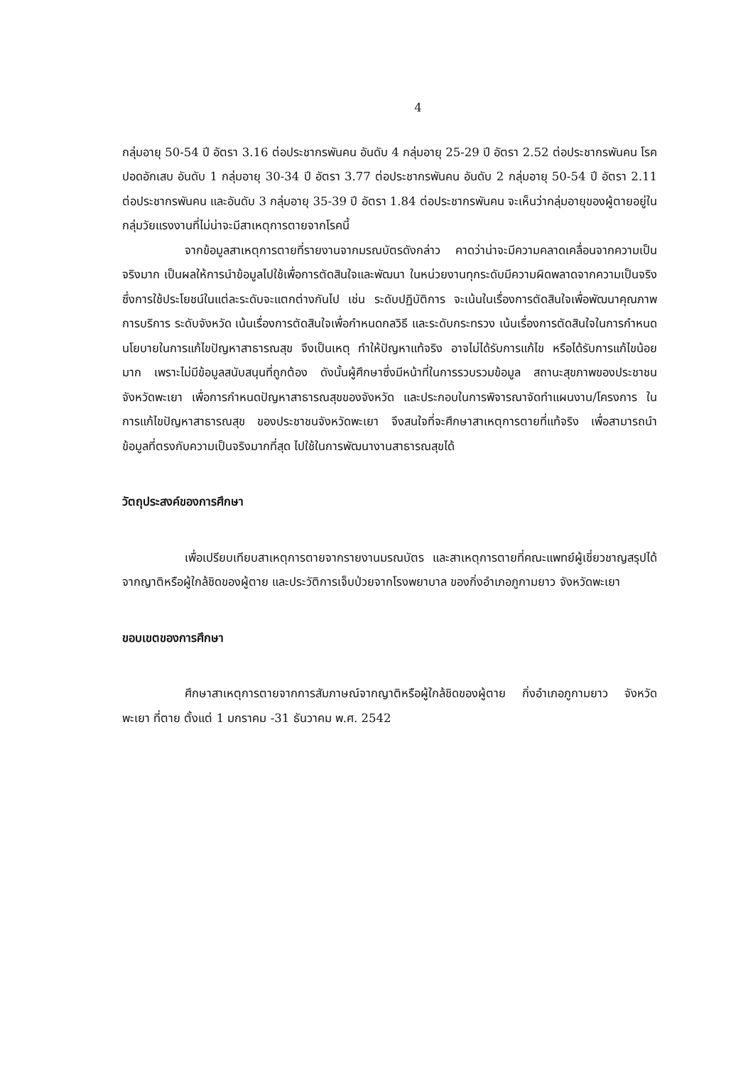4
กลุ่มอายุ 50-54 ปี อัตรา 3.16 ต่อประชากรพันคน อันดับ 4 กลุ่มอายุ 25-29 ปี อัตรา 2.52 ต่อประชากรพันคน โรคปอดอักเสบ อันดับ 1 กลุ่มอายุ 30-34 ปี อัตรา 3.77 ต่อประชากรพันคน อันดับ 2 กลุ่มอายุ 50-54 ปี อัตรา 2.11 ต่อประชากรพันคน และอันดับ 3 กลุ่มอายุ 35-39 ปี อัตรา 1.84 ต่อประชากรพันคน จะเห็นว่ากลุ่มอายุของผู้ตายอยู่ในกลุ่มวัยแรงงานที่ไม่น่าจะมีสาเหตุการตายจากโรคนี้
จากข้อมูลสาเหตุการตายที่รายงานจากมรณบัตรดังกล่าว คาดว่าน่าจะมีความคลาดเคลื่อนจากความเป็นจริงมาก เป็นผลให้การนำข้อมูลไปใช้เพื่อการตัดสินใจและพัฒนา ในหน่วยงานทุกระดับมีความผิดพลาดจากความเป็นจริง ซึ่งการใช้ประโยชน์ในแต่ละระดับจะแตกต่างกันไป เช่น ระดับปฏิบัติการ จะเน้นในเรื่องการตัดสินใจเพื่อพัฒนาคุณภาพการบริการ ระดับจังหวัด เน้นเรื่องการตัดสินใจเพื่อกำหนดกลวิธี และระดับกระทรวง เน้นเรื่องการตัดสินใจในการกำหนดนโยบายในการแก้ไขปัญหาสาธารณสุข จึงเป็นเหตุ ทำให้ปัญหาแท้จริง อาจไม่ได้รับการแก้ไข หรือได้รับการแก้ไขน้อยมาก เพราะไม่มีข้อมูลสนับสนุนที่ถูกต้อง ดังนั้นผู้ศึกษาซึ่งมีหน้าที่ในการรวบรวมข้อมูล สถานะสุขภาพของประชาชนจังหวัดพะเยา เพื่อการกำหนดปัญหาสาธารณสุขของจังหวัด และประกอบในการพิจารณาจัดทำแผนงาน/โครงการ ในการแก้ไขปัญหาสาธารณสุข ของประชาชนจังหวัดพะเยา จึงสนใจที่จะศึกษาสาเหตุการตายที่แท้จริง เพื่อสามารถนำข้อมูลที่ตรงกับความเป็นจริงมากที่สุด ไปใช้ในการพัฒนางานสาธารณสุขได้
วัตถุประสงค์ของการศึกษา
เพื่อเปรียบเทียบสาเหตุการตายจากรายงานมรณบัตร และสาเหตุการตายที่คณะแพทย์ผู้เชี่ยวชาญสรุปได้จากญาติหรือผู้ใกล้ชิดของผู้ตาย และประวัติการเจ็บป่วยจากโรงพยาบาล ของกิ่งอำเภอภูกามยาว จังหวัดพะเยา
ขอบเขตของการศึกษา
ศึกษาสาเหตุการตายจากการสัมภาษณ์จากญาติหรือผู้ใกล้ชิดของผู้ตาย กิ่งอำเภอภูกามยาว จังหวัดพะเยา ที่ตาย ตั้งแต่ 1 มกราคม -31 ธันวาคม พ.ศ. 2542